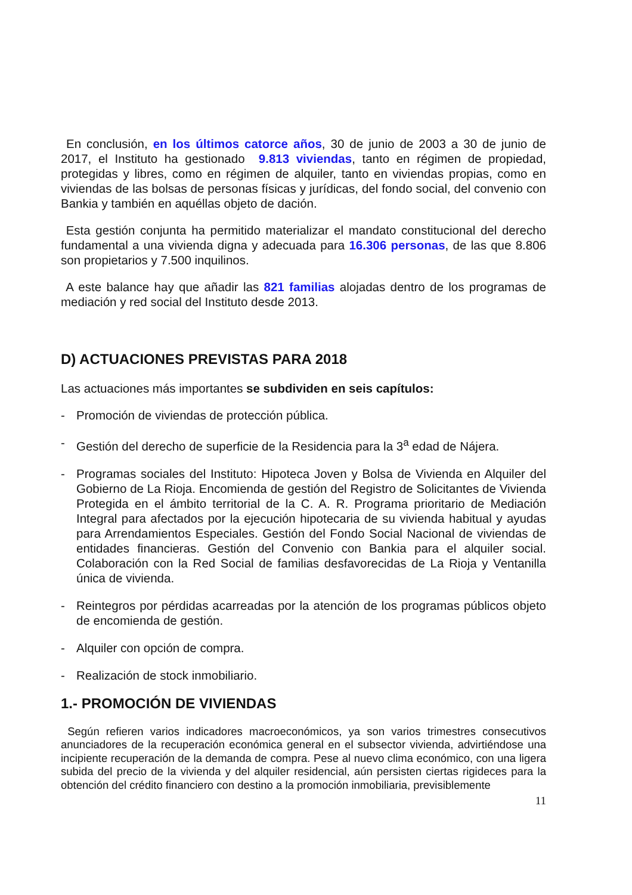En conclusión, en los últimos catorce años, 30 de junio de 2003 a 30 de junio de 2017, el Instituto ha gestionado 9.813 viviendas, tanto en régimen de propiedad, protegidas y libres, como en régimen de alquiler, tanto en viviendas propias, como en viviendas de las bolsas de personas físicas y jurídicas, del fondo social, del convenio con Bankia y también en aquéllas objeto de dación.
Esta gestión conjunta ha permitido materializar el mandato constitucional del derecho fundamental a una vivienda digna y adecuada para 16.306 personas, de las que 8.806 son propietarios y 7.500 inquilinos.
A este balance hay que añadir las 821 familias alojadas dentro de los programas de mediación y red social del Instituto desde 2013.
D) ACTUACIONES PREVISTAS PARA 2018
Las actuaciones más importantes se subdividen en seis capítulos:
- Promoción de viviendas de protección pública.
- Gestión del derecho de superficie de la Residencia para la 3<sup>a</sup> edad de Nájera.
- Programas sociales del Instituto: Hipoteca Joven y Bolsa de Vivienda en Alquiler del Gobierno de La Rioja. Encomienda de gestión del Registro de Solicitantes de Vivienda Protegida en el ámbito territorial de la C. A. R. Programa prioritario de Mediación Integral para afectados por la ejecución hipotecaria de su vivienda habitual y ayudas para Arrendamientos Especiales. Gestión del Fondo Social Nacional de viviendas de entidades financieras. Gestión del Convenio con Bankia para el alquiler social. Colaboración con la Red Social de familias desfavorecidas de La Rioja y Ventanilla única de vivienda.
- Reintegros por pérdidas acarreadas por la atención de los programas públicos objeto de encomienda de gestión.
- Alquiler con opción de compra.
- Realización de stock inmobiliario.
1.- PROMOCIÓN DE VIVIENDAS
Según refieren varios indicadores macroeconómicos, ya son varios trimestres consecutivos anunciadores de la recuperación económica general en el subsector vivienda, advirtiéndose una incipiente recuperación de la demanda de compra. Pese al nuevo clima económico, con una ligera subida del precio de la vivienda y del alquiler residencial, aún persisten ciertas rigideces para la obtención del crédito financiero con destino a la promoción inmobiliaria, previsiblemente
11